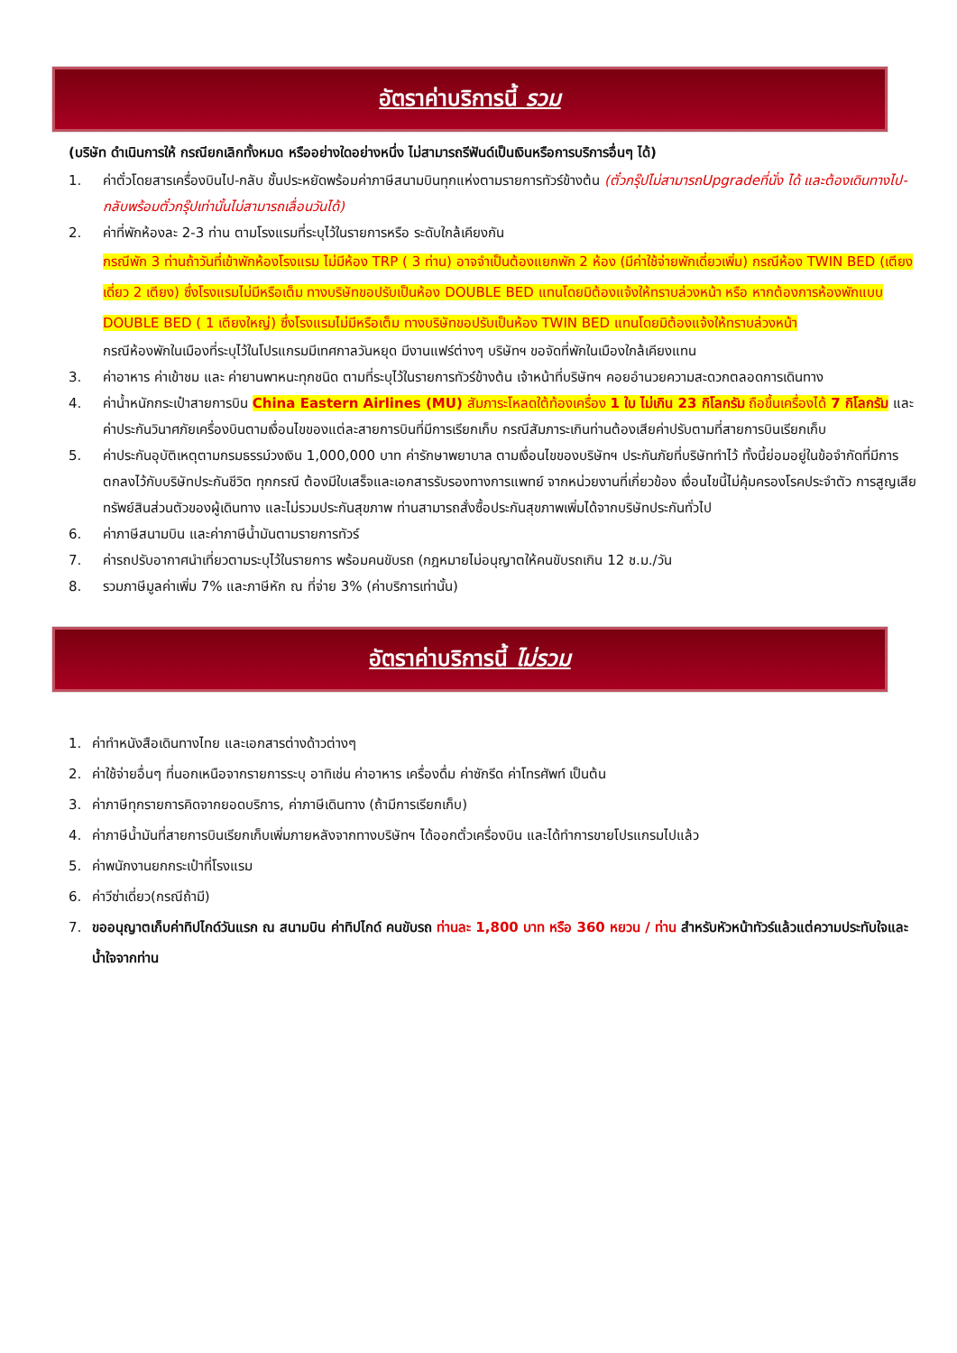อัตราค่าบริการนี้ รวม
(บริษัท ดำเนินการให้ กรณียกเลิกทั้งหมด หรืออย่างใดอย่างหนึ่ง ไม่สามารถรีฟันด์เป็นเงินหรือการบริการอื่นๆ ได้)
1. ค่าตั๋วโดยสารเครื่องบินไป-กลับ ชั้นประหยัดพร้อมค่าภาษีสนามบินทุกแห่งตามรายการทัวร์ข้างต้น (ตั๋วกรุ๊ปไม่สามารถUpgradeที่นั่ง ได้ และต้องเดินทางไป-กลับพร้อมตั๋วกรุ๊ปเท่านั้นไม่สามารถเลื่อนวันได้)
2. ค่าที่พักห้องละ 2-3 ท่าน ตามโรงแรมที่ระบุไว้ในรายการหรือ ระดับใกล้เคียงกัน
กรณีพัก 3 ท่านถ้าวันที่เข้าพักห้องโรงแรม ไม่มีห้อง TRP ( 3 ท่าน) อาจจำเป็นต้องแยกพัก 2 ห้อง (มีค่าใช้จ่ายพักเดี่ยวเพิ่ม) กรณีห้อง TWIN BED (เตียงเดี่ยว 2 เตียง) ซึ่งโรงแรมไม่มีหรือเต็ม ทางบริษัทขอปรับเป็นห้อง DOUBLE BED แทนโดยมิต้องแจ้งให้ทราบล่วงหน้า หรือ หากต้องการห้องพักแบบ DOUBLE BED ( 1 เตียงใหญ่) ซึ่งโรงแรมไม่มีหรือเต็ม ทางบริษัทขอปรับเป็นห้อง TWIN BED แทนโดยมิต้องแจ้งให้ทราบล่วงหน้า
กรณีห้องพักในเมืองที่ระบุไว้ในโปรแกรมมีเทศกาลวันหยุด มีงานแฟร์ต่างๆ บริษัทฯ ขอจัดที่พักในเมืองใกล้เคียงแทน
3. ค่าอาหาร ค่าเข้าชม และ ค่ายานพาหนะทุกชนิด ตามที่ระบุไว้ในรายการทัวร์ข้างต้น เจ้าหน้าที่บริษัทฯ คอยอำนวยความสะดวกตลอดการเดินทาง
4. ค่าน้ำหนักกระเป๋าสายการบิน China Eastern Airlines (MU) สัมภาระโหลดใต้ท้องเครื่อง 1 ใบ ไม่เกิน 23 กิโลกรัม ถือขึ้นเครื่องได้ 7 กิโลกรัม และค่าประกันวินาศภัยเครื่องบินตามเงื่อนไขของแต่ละสายการบินที่มีการเรียกเก็บ กรณีสัมภาระเกินท่านต้องเสียค่าปรับตามที่สายการบินเรียกเก็บ
5. ค่าประกันอุบัติเหตุตามกรมธรรม์วงเงิน 1,000,000 บาท ค่ารักษาพยาบาล ตามเงื่อนไขของบริษัทฯ ประกันภัยที่บริษัททำไว้ ทั้งนี้ย่อมอยู่ในข้อจำกัดที่มีการตกลงไว้กับบริษัทประกันชีวิต ทุกกรณี ต้องมีใบเสร็จและเอกสารรับรองทางการแพทย์ จากหน่วยงานที่เกี่ยวข้อง เงื่อนไขนี้ไม่คุ้มครองโรคประจำตัว การสูญเสียทรัพย์สินส่วนตัวของผู้เดินทาง และไม่รวมประกันสุขภาพ ท่านสามารถสั่งซื้อประกันสุขภาพเพิ่มได้จากบริษัทประกันทั่วไป
6. ค่าภาษีสนามบิน และค่าภาษีน้ำมันตามรายการทัวร์
7. ค่ารถปรับอากาศนำเที่ยวตามระบุไว้ในรายการ พร้อมคนขับรถ (กฎหมายไม่อนุญาตให้คนขับรถเกิน 12 ช.ม./วัน
8. รวมภาษีมูลค่าเพิ่ม 7% และภาษีหัก ณ ที่จ่าย 3% (ค่าบริการเท่านั้น)
อัตราค่าบริการนี้ ไม่รวม
1. ค่าทำหนังสือเดินทางไทย และเอกสารต่างด้าวต่างๆ
2. ค่าใช้จ่ายอื่นๆ ที่นอกเหนือจากรายการระบุ อาทิเช่น ค่าอาหาร เครื่องดื่ม ค่าซักรีด ค่าโทรศัพท์ เป็นต้น
3. ค่าภาษีทุกรายการคิดจากยอดบริการ, ค่าภาษีเดินทาง (ถ้ามีการเรียกเก็บ)
4. ค่าภาษีน้ำมันที่สายการบินเรียกเก็บเพิ่มภายหลังจากทางบริษัทฯ ได้ออกตั๋วเครื่องบิน และได้ทำการขายโปรแกรมไปแล้ว
5. ค่าพนักงานยกกระเป๋าที่โรงแรม
6. ค่าวีซ่าเดี่ยว(กรณีถ้ามี)
7. ขออนุญาตเก็บค่าทิปไกด์วันแรก ณ สนามบิน ค่าทิปไกด์ คนขับรถ ท่านละ 1,800 บาท หรือ 360 หยวน / ท่าน สำหรับหัวหน้าทัวร์แล้วแต่ความประทับใจและน้ำใจจากท่าน